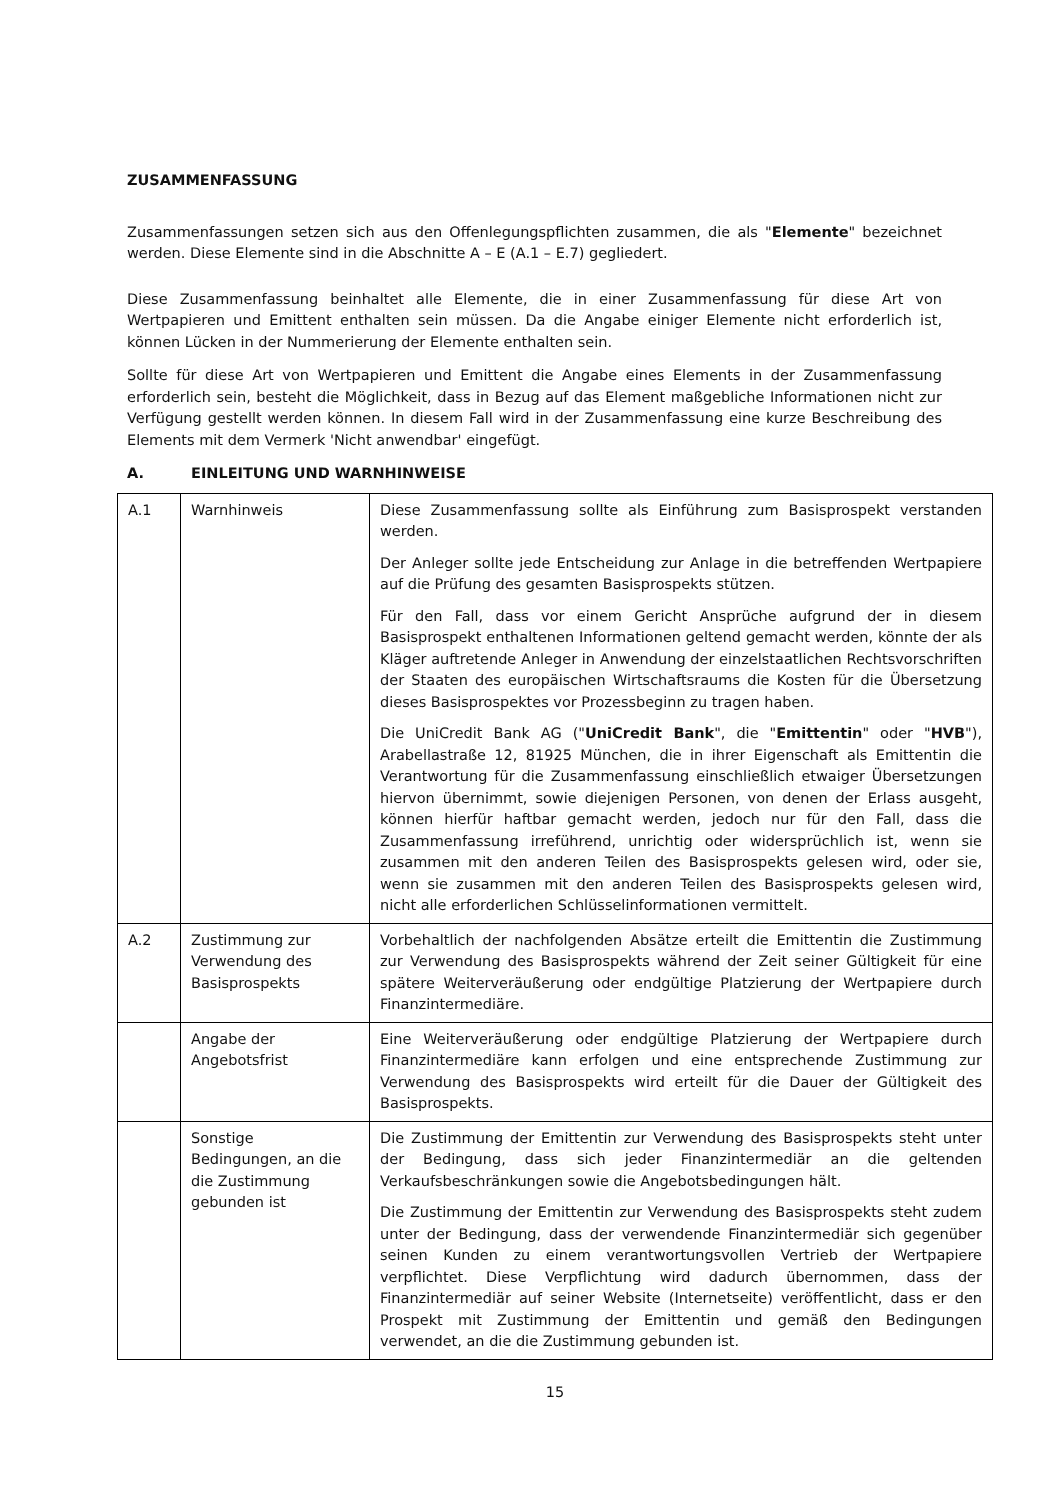ZUSAMMENFASSUNG
Zusammenfassungen setzen sich aus den Offenlegungspflichten zusammen, die als "Elemente" bezeichnet werden. Diese Elemente sind in die Abschnitte A – E (A.1 – E.7) gegliedert.
Diese Zusammenfassung beinhaltet alle Elemente, die in einer Zusammenfassung für diese Art von Wertpapieren und Emittent enthalten sein müssen. Da die Angabe einiger Elemente nicht erforderlich ist, können Lücken in der Nummerierung der Elemente enthalten sein.
Sollte für diese Art von Wertpapieren und Emittent die Angabe eines Elements in der Zusammenfassung erforderlich sein, besteht die Möglichkeit, dass in Bezug auf das Element maßgebliche Informationen nicht zur Verfügung gestellt werden können. In diesem Fall wird in der Zusammenfassung eine kurze Beschreibung des Elements mit dem Vermerk 'Nicht anwendbar' eingefügt.
A. EINLEITUNG UND WARNHINWEISE
| A.1 | Warnhinweis | Diese Zusammenfassung sollte als Einführung zum Basisprospekt verstanden werden. Der Anleger sollte jede Entscheidung zur Anlage in die betreffenden Wertpapiere auf die Prüfung des gesamten Basisprospekts stützen. Für den Fall, dass vor einem Gericht Ansprüche aufgrund der in diesem Basisprospekt enthaltenen Informationen geltend gemacht werden, könnte der als Kläger auftretende Anleger in Anwendung der einzelstaatlichen Rechtsvorschriften der Staaten des europäischen Wirtschaftsraums die Kosten für die Übersetzung dieses Basisprospektes vor Prozessbeginn zu tragen haben. Die UniCredit Bank AG (" UniCredit Bank ", die " Emittentin " oder " HVB "), Arabellastraße 12, 81925 München, die in ihrer Eigenschaft als Emittentin die Verantwortung für die Zusammenfassung einschließlich etwaiger Übersetzungen hiervon übernimmt, sowie diejenigen Personen, von denen der Erlass ausgeht, können hierfür haftbar gemacht werden, jedoch nur für den Fall, dass die Zusammenfassung irreführend, unrichtig oder widersprüchlich ist, wenn sie zusammen mit den anderen Teilen des Basisprospekts gelesen wird, oder sie, wenn sie zusammen mit den anderen Teilen des Basisprospekts gelesen wird, nicht alle erforderlichen Schlüsselinformationen vermittelt. |
| A.2 | Zustimmung zur Verwendung des Basisprospekts | Vorbehaltlich der nachfolgenden Absätze erteilt die Emittentin die Zustimmung zur Verwendung des Basisprospekts während der Zeit seiner Gültigkeit für eine spätere Weiterveräußerung oder endgültige Platzierung der Wertpapiere durch Finanzintermediäre. |
| | Angabe der Angebotsfrist | Eine Weiterveräußerung oder endgültige Platzierung der Wertpapiere durch Finanzintermediäre kann erfolgen und eine entsprechende Zustimmung zur Verwendung des Basisprospekts wird erteilt für die Dauer der Gültigkeit des Basisprospekts. |
| | Sonstige Bedingungen, an die die Zustimmung gebunden ist | Die Zustimmung der Emittentin zur Verwendung des Basisprospekts steht unter der Bedingung, dass sich jeder Finanzintermediär an die geltenden Verkaufsbeschränkungen sowie die Angebotsbedingungen hält. Die Zustimmung der Emittentin zur Verwendung des Basisprospekts steht zudem unter der Bedingung, dass der verwendende Finanzintermediär sich gegenüber seinen Kunden zu einem verantwortungsvollen Vertrieb der Wertpapiere verpflichtet. Diese Verpflichtung wird dadurch übernommen, dass der Finanzintermediär auf seiner Website (Internetseite) veröffentlicht, dass er den Prospekt mit Zustimmung der Emittentin und gemäß den Bedingungen verwendet, an die die Zustimmung gebunden ist. |
15